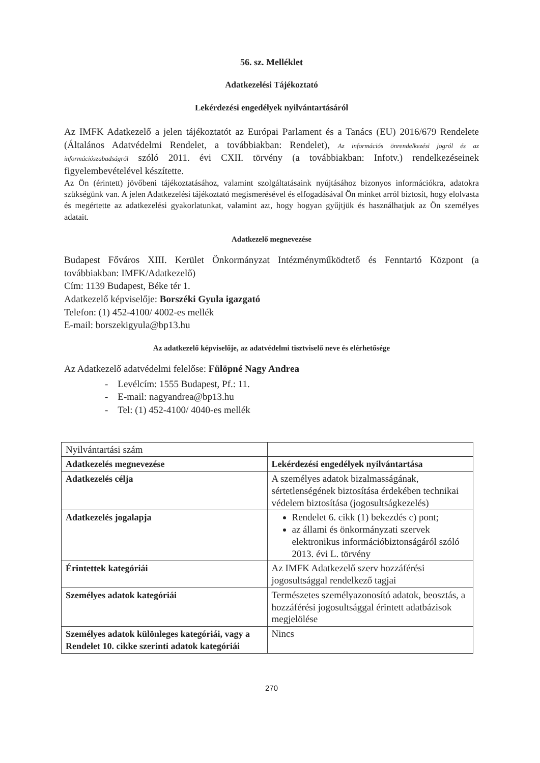56. sz. Melléklet
Adatkezelési Tájékoztató
Lekérdezési engedélyek nyilvántartásáról
Az IMFK Adatkezelő a jelen tájékoztatót az Európai Parlament és a Tanács (EU) 2016/679 Rendelete (Általános Adatvédelmi Rendelet, a továbbiakban: Rendelet), Az információs önrendelkezési jogról és az információszabadságról szóló 2011. évi CXII. törvény (a továbbiakban: Infotv.) rendelkezéseinek figyelembevételével készítette.
Az Ön (érintett) jövőbeni tájékoztatásához, valamint szolgáltatásaink nyújtásához bizonyos információkra, adatokra szükségünk van. A jelen Adatkezelési tájékoztató megismerésével és elfogadásával Ön minket arról biztosít, hogy elolvasta és megértette az adatkezelési gyakorlatunkat, valamint azt, hogy hogyan gyűjtjük és használhatjuk az Ön személyes adatait.
Adatkezelő megnevezése
Budapest Főváros XIII. Kerület Önkormányzat Intézményműködtető és Fenntartó Központ (a továbbiakban: IMFK/Adatkezelő)
Cím: 1139 Budapest, Béke tér 1.
Adatkezelő képviselője: Borszéki Gyula igazgató
Telefon: (1) 452-4100/ 4002-es mellék
E-mail: borszekigyula@bp13.hu
Az adatkezelő képviselője, az adatvédelmi tisztviselő neve és elérhetősége
Az Adatkezelő adatvédelmi felelőse: Fülöpné Nagy Andrea
- Levélcím: 1555 Budapest, Pf.: 11.
- E-mail: nagyandrea@bp13.hu
- Tel: (1) 452-4100/ 4040-es mellék
| Nyilvántartási szám | |
| Adatkezelés megnevezése | Lekérdezési engedélyek nyilvántartása |
| Adatkezelés célja | A személyes adatok bizalmasságának, sértetlenségének biztosítása érdekében technikai védelem biztosítása (jogosultságkezelés) |
| Adatkezelés jogalapja | Rendelet 6. cikk (1) bekezdés c) pont; az állami és önkormányzati szervek elektronikus információbiztonságáról szóló 2013. évi L. törvény |
| Érintettek kategóriái | Az IMFK Adatkezelő szerv hozzáférési jogosultsággal rendelkező tagjai |
| Személyes adatok kategóriái | Természetes személyazonosító adatok, beosztás, a hozzáférési jogosultsággal érintett adatbázisok megjelölése |
| Személyes adatok különleges kategóriái, vagy a Rendelet 10. cikke szerinti adatok kategóriái | Nincs |
270